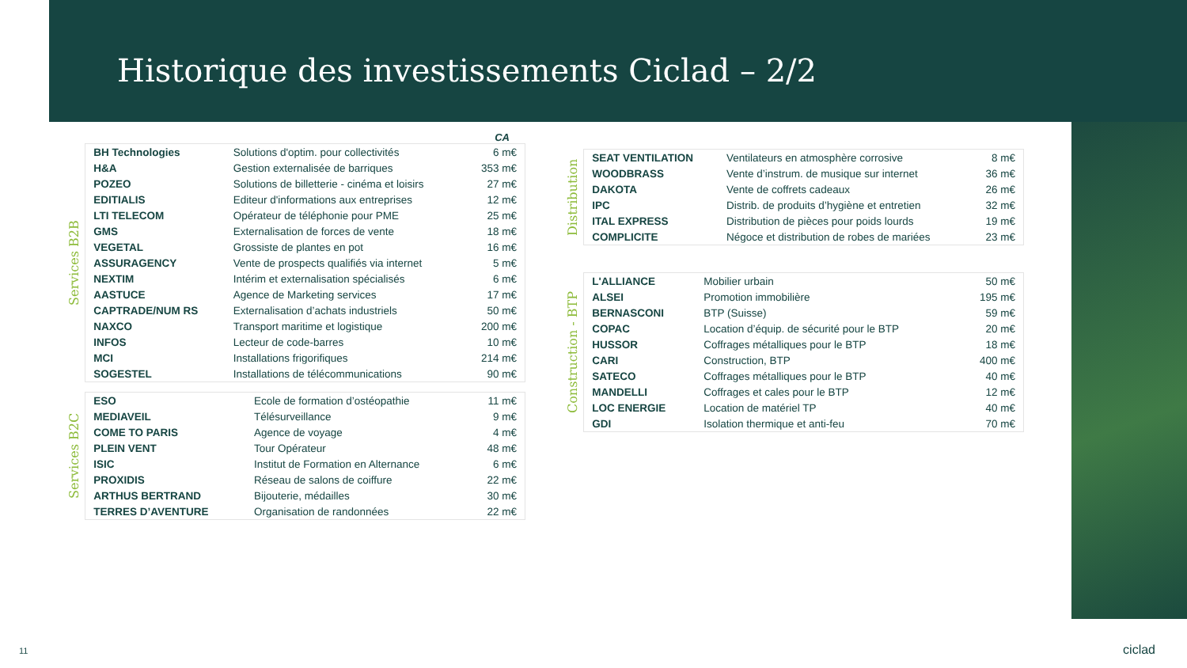Historique des investissements Ciclad – 2/2
CA
Services B2B
| BH Technologies | Solutions d'optim. pour collectivités | 6 m€ |
| H&A | Gestion externalisée de barriques | 353 m€ |
| POZEO | Solutions de billetterie - cinéma et loisirs | 27 m€ |
| EDITIALIS | Editeur d'informations aux entreprises | 12 m€ |
| LTI TELECOM | Opérateur de téléphonie pour PME | 25 m€ |
| GMS | Externalisation de forces de vente | 18 m€ |
| VEGETAL | Grossiste de plantes en pot | 16 m€ |
| ASSURAGENCY | Vente de prospects qualifiés via internet | 5 m€ |
| NEXTIM | Intérim et externalisation spécialisés | 6 m€ |
| AASTUCE | Agence de Marketing services | 17 m€ |
| CAPTRADE/NUM RS | Externalisation d’achats industriels | 50 m€ |
| NAXCO | Transport maritime et logistique | 200 m€ |
| INFOS | Lecteur de code-barres | 10 m€ |
| MCI | Installations frigorifiques | 214 m€ |
| SOGESTEL | Installations de télécommunications | 90 m€ |
Services B2C
| ESO | Ecole de formation d’ostéopathie | 11 m€ |
| MEDIAVEIL | Télésurveillance | 9 m€ |
| COME TO PARIS | Agence de voyage | 4 m€ |
| PLEIN VENT | Tour Opérateur | 48 m€ |
| ISIC | Institut de Formation en Alternance | 6 m€ |
| PROXIDIS | Réseau de salons de coiffure | 22 m€ |
| ARTHUS BERTRAND | Bijouterie, médailles | 30 m€ |
| TERRES D’AVENTURE | Organisation de randonnées | 22 m€ |
Distribution
| SEAT VENTILATION | Ventilateurs en atmosphère corrosive | 8 m€ |
| WOODBRASS | Vente d’instrum. de musique sur internet | 36 m€ |
| DAKOTA | Vente de coffrets cadeaux | 26 m€ |
| IPC | Distrib. de produits d’hygiène et entretien | 32 m€ |
| ITAL EXPRESS | Distribution de pièces pour poids lourds | 19 m€ |
| COMPLICITE | Négoce et distribution de robes de mariées | 23 m€ |
Construction - BTP
| L'ALLIANCE | Mobilier urbain | 50 m€ |
| ALSEI | Promotion immobilière | 195 m€ |
| BERNASCONI | BTP (Suisse) | 59 m€ |
| COPAC | Location d’équip. de sécurité pour le BTP | 20 m€ |
| HUSSOR | Coffrages métalliques pour le BTP | 18 m€ |
| CARI | Construction, BTP | 400 m€ |
| SATECO | Coffrages métalliques pour le BTP | 40 m€ |
| MANDELLI | Coffrages et cales pour le BTP | 12 m€ |
| LOC ENERGIE | Location de matériel TP | 40 m€ |
| GDI | Isolation thermique et anti-feu | 70 m€ |
11 ciclad